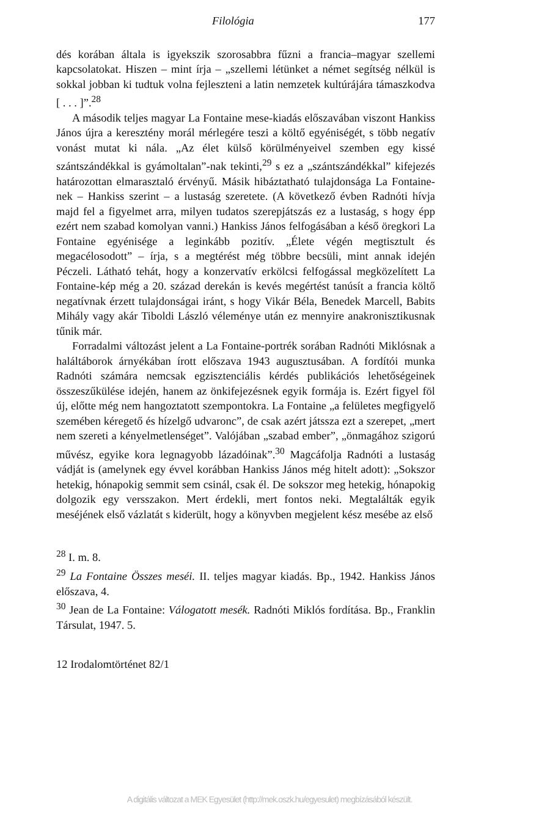Filológia 177
dés korában általa is igyekszik szorosabbra fűzni a francia–magyar szellemi kapcsolatokat. Hiszen – mint írja – „szellemi létünket a német segítség nélkül is sokkal jobban ki tudtuk volna fejleszteni a latin nemzetek kultúrájára támaszkodva [ . . . ]”.<sup>28</sup>
A második teljes magyar La Fontaine mese-kiadás előszavában viszont Hankiss János újra a keresztény morál mérlegére teszi a költő egyéniségét, s több negatív vonást mutat ki nála. „Az élet külső körülményeivel szemben egy kissé szántszándékkal is gyámoltalan”-nak tekinti,<sup>29</sup> s ez a „szántszándékkal” kifejezés határozottan elmarasztaló érvényű. Másik hibáztatható tulajdonsága La Fontaine-nek – Hankiss szerint – a lustaság szeretete. (A következő évben Radnóti hívja majd fel a figyelmet arra, milyen tudatos szerepjátszás ez a lustaság, s hogy épp ezért nem szabad komolyan vanni.) Hankiss János felfogásában a késő öregkori La Fontaine egyénisége a leginkább pozitív. „Élete végén megtisztult és megacélosodott” – írja, s a megtérést még többre becsüli, mint annak idején Péczeli. Látható tehát, hogy a konzervatív erkölcsi felfogással megközelített La Fontaine-kép még a 20. század derekán is kevés megértést tanúsít a francia költő negatívnak érzett tulajdonságai iránt, s hogy Vikár Béla, Benedek Marcell, Babits Mihály vagy akár Tiboldi László véleménye után ez mennyire anakronisztikusnak tűnik már.
Forradalmi változást jelent a La Fontaine-portrék sorában Radnóti Miklósnak a haláltáborok árnyékában írott előszava 1943 augusztusában. A fordítói munka Radnóti számára nemcsak egzisztenciális kérdés publikációs lehetőségeinek összeszűkülése idején, hanem az önkifejezésnek egyik formája is. Ezért figyel föl új, előtte még nem hangoztatott szempontokra. La Fontaine „a felületes megfigyelő szemében kéregető és hízelgő udvaronc”, de csak azért játssza ezt a szerepet, „mert nem szereti a kényelmetlenséget”. Valójában „szabad ember”, „önmagához szigorú művész, egyike kora legnagyobb lázadóinak”.<sup>30</sup> Magcáfolja Radnóti a lustaság vádját is (amelynek egy évvel korábban Hankiss János még hitelt adott): „Sokszor hetekig, hónapokig semmit sem csinál, csak él. De sokszor meg hetekig, hónapokig dolgozik egy versszakon. Mert érdekli, mert fontos neki. Megtalálták egyik meséjének első vázlatát s kiderült, hogy a könyvben megjelent kész mesébe az első
<sup>28</sup> I. m. 8.
<sup>29</sup> La Fontaine Összes meséi. II. teljes magyar kiadás. Bp., 1942. Hankiss János előszava, 4.
<sup>30</sup> Jean de La Fontaine: Válogatott mesék. Radnóti Miklós fordítása. Bp., Franklin Társulat, 1947. 5.
12 Irodalomtörténet 82/1
A digitális változat a MEK Egyesület (http://mek.oszk.hu/egyesulet) megbízásából készült.